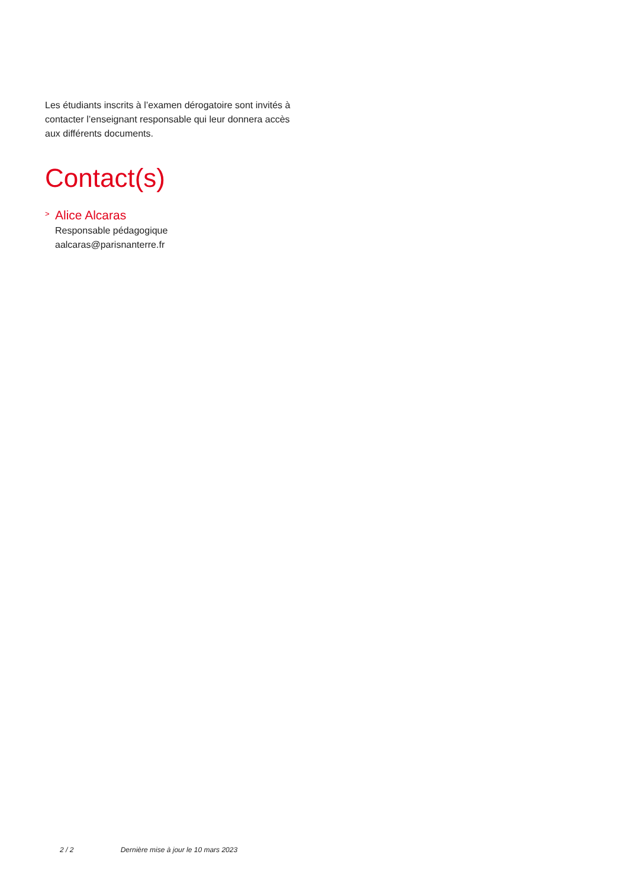Les étudiants inscrits à l’examen dérogatoire sont invités à contacter l’enseignant responsable qui leur donnera accès aux différents documents.
Contact(s)
> Alice Alcaras
Responsable pédagogique
aalcaras@parisnanterre.fr
2 / 2 Dernière mise à jour le 10 mars 2023